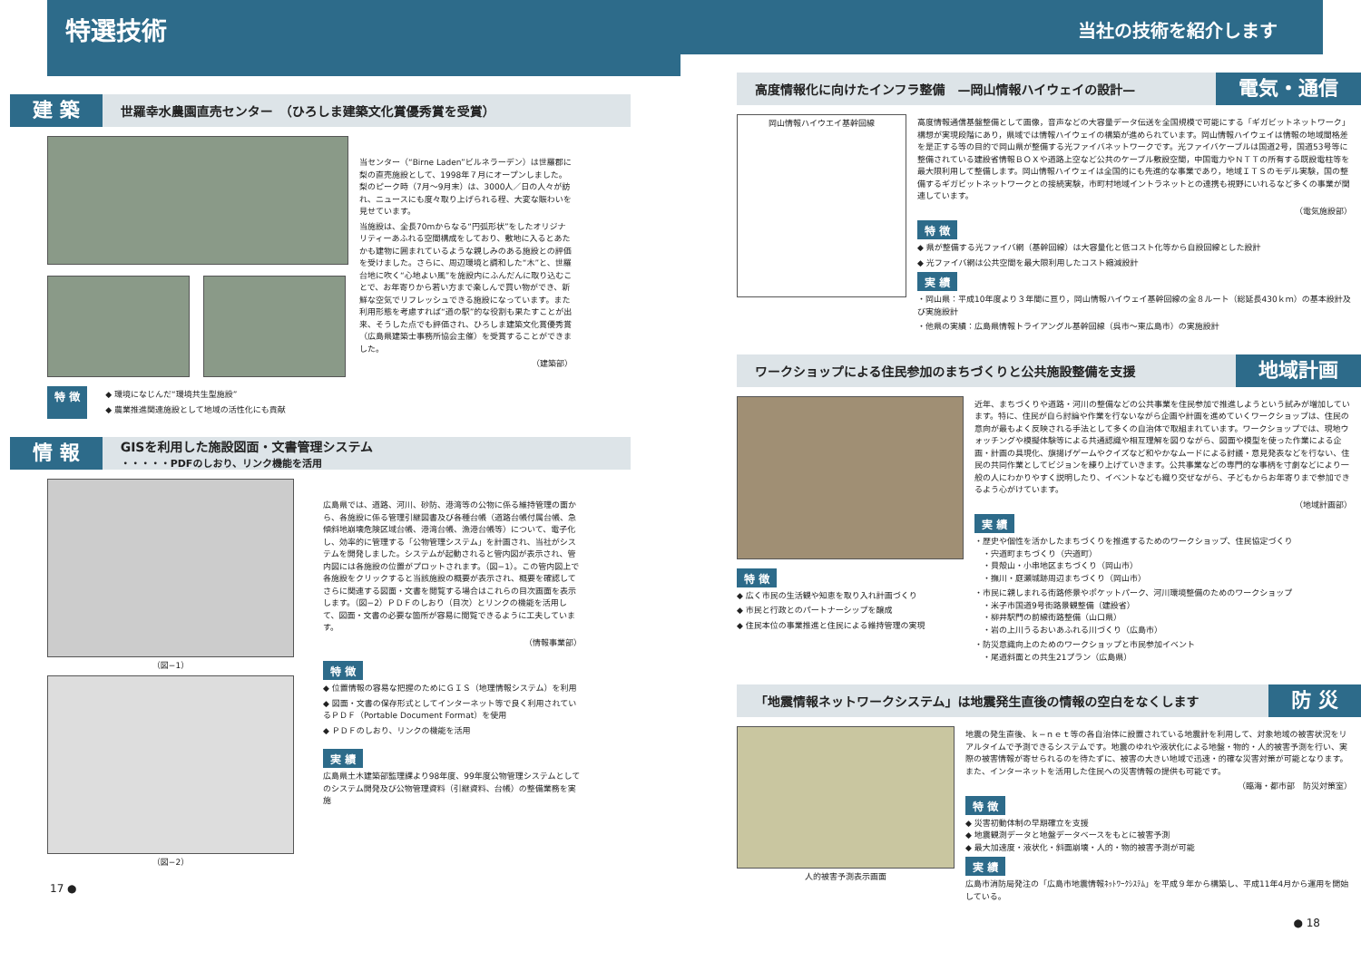特選技術
建 築
世羅幸水農園直売センター　（ひろしま建築文化賞優秀賞を受賞）
当センター（“Birne Laden”ビルネラーデン）は世羅郡に梨の直売施設として、1998年７月にオープンしました。梨のピーク時（7月〜9月末）は、3000人／日の人々が訪れ、ニュースにも度々取り上げられる程、大変な賑わいを見せています。
当施設は、全長70mからなる“円弧形状”をしたオリジナリティーあふれる空間構成をしており、敷地に入るとあたかも建物に囲まれているような親しみのある施設との評価を受けました。さらに、周辺環境と調和した“木”と、世羅台地に吹く“心地よい風”を施設内にふんだんに取り込むことで、お年寄りから若い方まで楽しんで買い物ができ、新鮮な空気でリフレッシュできる施設になっています。また利用形態を考慮すれば“道の駅”的な役割も果たすことが出来、そうした点でも評価され、ひろしま建築文化賞優秀賞（広島県建築士事務所協会主催）を受賞することができました。
（建築部）
特 徴
◆ 環境になじんだ“環境共生型施設”
◆ 農業推進関連施設として地域の活性化にも貢献
情 報
GISを利用した施設図面・文書管理システム
・・・・・PDFのしおり、リンク機能を活用
（図−1）
（図−2）
広島県では、道路、河川、砂防、港湾等の公物に係る維持管理の面から、各施設に係る管理引継図書及び各種台帳（道路台帳付属台帳、急傾斜地崩壊危険区域台帳、港湾台帳、漁港台帳等）について、電子化し、効率的に管理する「公物管理システム」を計画され、当社がシステムを開発しました。システムが起動されると管内図が表示され、管内図には各施設の位置がプロットされます。（図−1）。この管内図上で各施設をクリックすると当該施設の概要が表示され、概要を確認してさらに関連する図面・文書を閲覧する場合はこれらの目次画面を表示します。（図−2）ＰＤＦのしおり（目次）とリンクの機能を活用して、図面・文書の必要な箇所が容易に閲覧できるように工夫しています。
（情報事業部）
特 徴
◆ 位置情報の容易な把握のためにＧＩＳ（地理情報システム）を利用
◆ 図面・文書の保存形式としてインターネット等で良く利用されているＰＤＦ（Portable Document Format）を使用
◆ ＰＤＦのしおり、リンクの機能を活用
実 績
広島県土木建築部監理課より98年度、99年度公物管理システムとしてのシステム開発及び公物管理資料（引継資料、台帳）の整備業務を実施
17 ●
当社の技術を紹介します
高度情報化に向けたインフラ整備　—岡山情報ハイウェイの設計—
電気・通信
岡山情報ハイウエイ基幹回線
高度情報通信基盤整備として画像，音声などの大容量データ伝送を全国規模で可能にする「ギガビットネットワーク」構想が実現段階にあり，県域では情報ハイウェイの構築が進められています。岡山情報ハイウェイは情報の地域間格差を是正する等の目的で岡山県が整備する光ファイバネットワークです。光ファイバケーブルは国道2号，国道53号等に整備されている建設省情報ＢＯＸや道路上空など公共のケーブル敷設空間，中国電力やＮＴＴの所有する既設電柱等を最大限利用して整備します。岡山情報ハイウェイは全国的にも先進的な事業であり，地域ＩＴＳのモデル実験，国の整備するギガビットネットワークとの接続実験，市町村地域イントラネットとの連携も視野にいれるなど多くの事業が関連しています。
（電気施設部）
特 徴
◆ 県が整備する光ファイバ網（基幹回線）は大容量化と低コスト化等から自設回線とした設計
◆ 光ファイバ網は公共空間を最大限利用したコスト縮減設計
実 績
・岡山県：平成10年度より３年間に亘り，岡山情報ハイウェイ基幹回線の全８ルート（総延長430ｋｍ）の基本設計及び実施設計
・他県の実績：広島県情報トライアングル基幹回線（呉市〜東広島市）の実施設計
ワークショップによる住民参加のまちづくりと公共施設整備を支援
地域計画
特 徴
◆ 広く市民の生活観や知恵を取り入れ計画づくり
◆ 市民と行政とのパートナーシップを醸成
◆ 住民本位の事業推進と住民による維持管理の実現
近年、まちづくりや道路・河川の整備などの公共事業を住民参加で推進しようという試みが増加しています。特に、住民が自ら討論や作業を行ないながら企画や計画を進めていくワークショップは、住民の意向が最もよく反映される手法として多くの自治体で取組まれています。ワークショップでは、現地ウォッチングや模擬体験等による共通認識や相互理解を図りながら、図面や模型を使った作業による企画・計画の具現化、旗揚げゲームやクイズなど和やかなムードによる討議・意見発表などを行ない、住民の共同作業としてビジョンを練り上げていきます。公共事業などの専門的な事柄を寸劇などにより一般の人にわかりやすく説明したり、イベントなども織り交ぜながら、子どもからお年寄りまで参加できるよう心がけています。
（地域計画部）
実 績
・歴史や個性を活かしたまちづくりを推進するためのワークショップ、住民協定づくり
　・宍道町まちづくり（宍道町）
　・貝殻山・小串地区まちづくり（岡山市）
　・撫川・庭瀬城跡周辺まちづくり（岡山市）
・市民に親しまれる街路修景やポケットパーク、河川環境整備のためのワークショップ
　・米子市国道9号街路景観整備（建設省）
　・柳井駅門の前線街路整備（山口県）
　・岩の上川うるおいあふれる川づくり（広島市）
・防災意識向上のためのワークショップと市民参加イベント
　・尾道斜面との共生21プラン（広島県）
「地震情報ネットワークシステム」は地震発生直後の情報の空白をなくします
防 災
人的被害予測表示画面 地震の発生直後、ｋ−ｎｅｔ等の各自治体に設置されている地震計を利用して、対象地域の被害状況をリアルタイムで予測できるシステムです。地震のゆれや液状化による地盤・物的・人的被害予測を行い、実際の被害情報が寄せられるのを待たずに、被害の大きい地域で迅速・的確な災害対策が可能となります。また、インターネットを活用した住民への災害情報の提供も可能です。
（臨海・都市部　防災対策室）
特 徴
◆ 災害初動体制の早期確立を支援
◆ 地震観測データと地盤データベースをもとに被害予測
◆ 最大加速度・液状化・斜面崩壊・人的・物的被害予測が可能
実 績
広島市消防局発注の「広島市地震情報ﾈｯﾄﾜｰｸｼｽﾃﾑ」を平成９年から構築し、平成11年4月から運用を開始している。
● 18